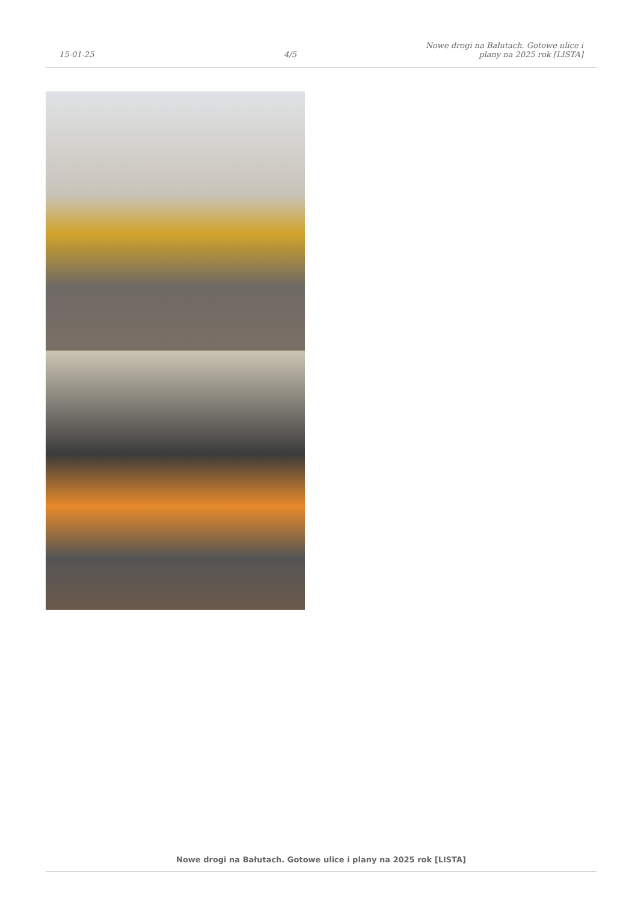15-01-25
4/5
Nowe drogi na Bałutach. Gotowe ulice i plany na 2025 rok [LISTA]
Nowe drogi na Bałutach. Gotowe ulice i plany na 2025 rok [LISTA]